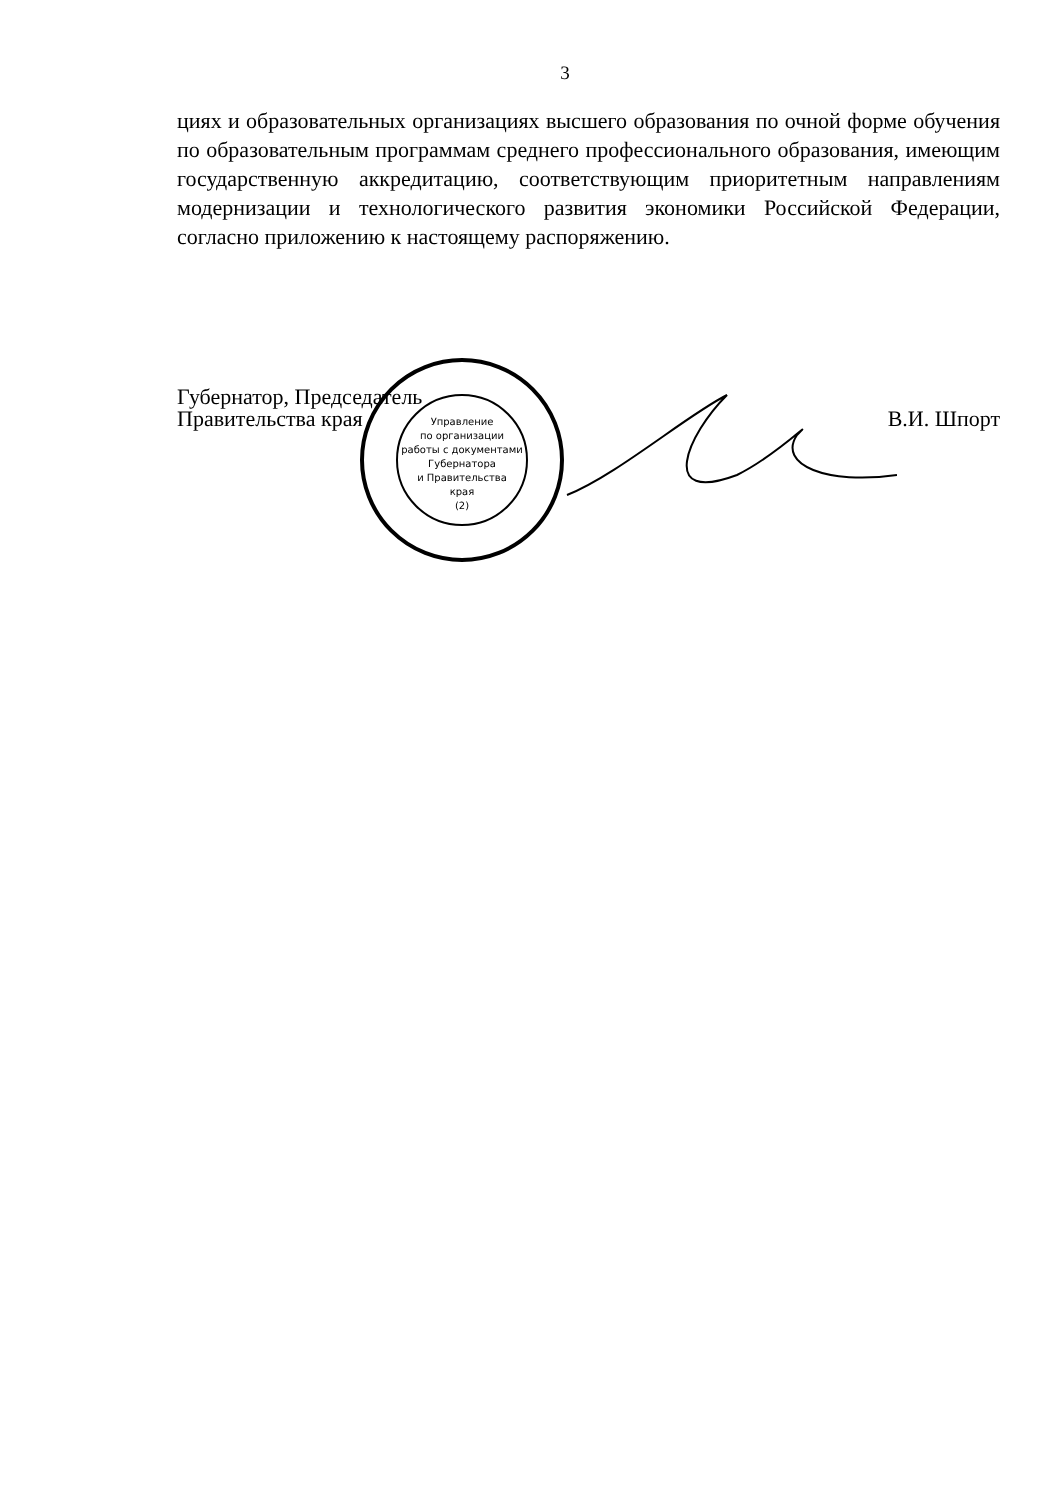3
циях и образовательных организациях высшего образования по очной форме обучения по образовательным программам среднего профессионального образования, имеющим государственную аккредитацию, соответствующим приоритетным направлениям модернизации и технологического развития экономики Российской Федерации, согласно приложению к настоящему распоряжению.
Губернатор, Председатель
Правительства края
В.И. Шпорт
Управление
по организации
работы с документами
Губернатора
и Правительства
края
(2)